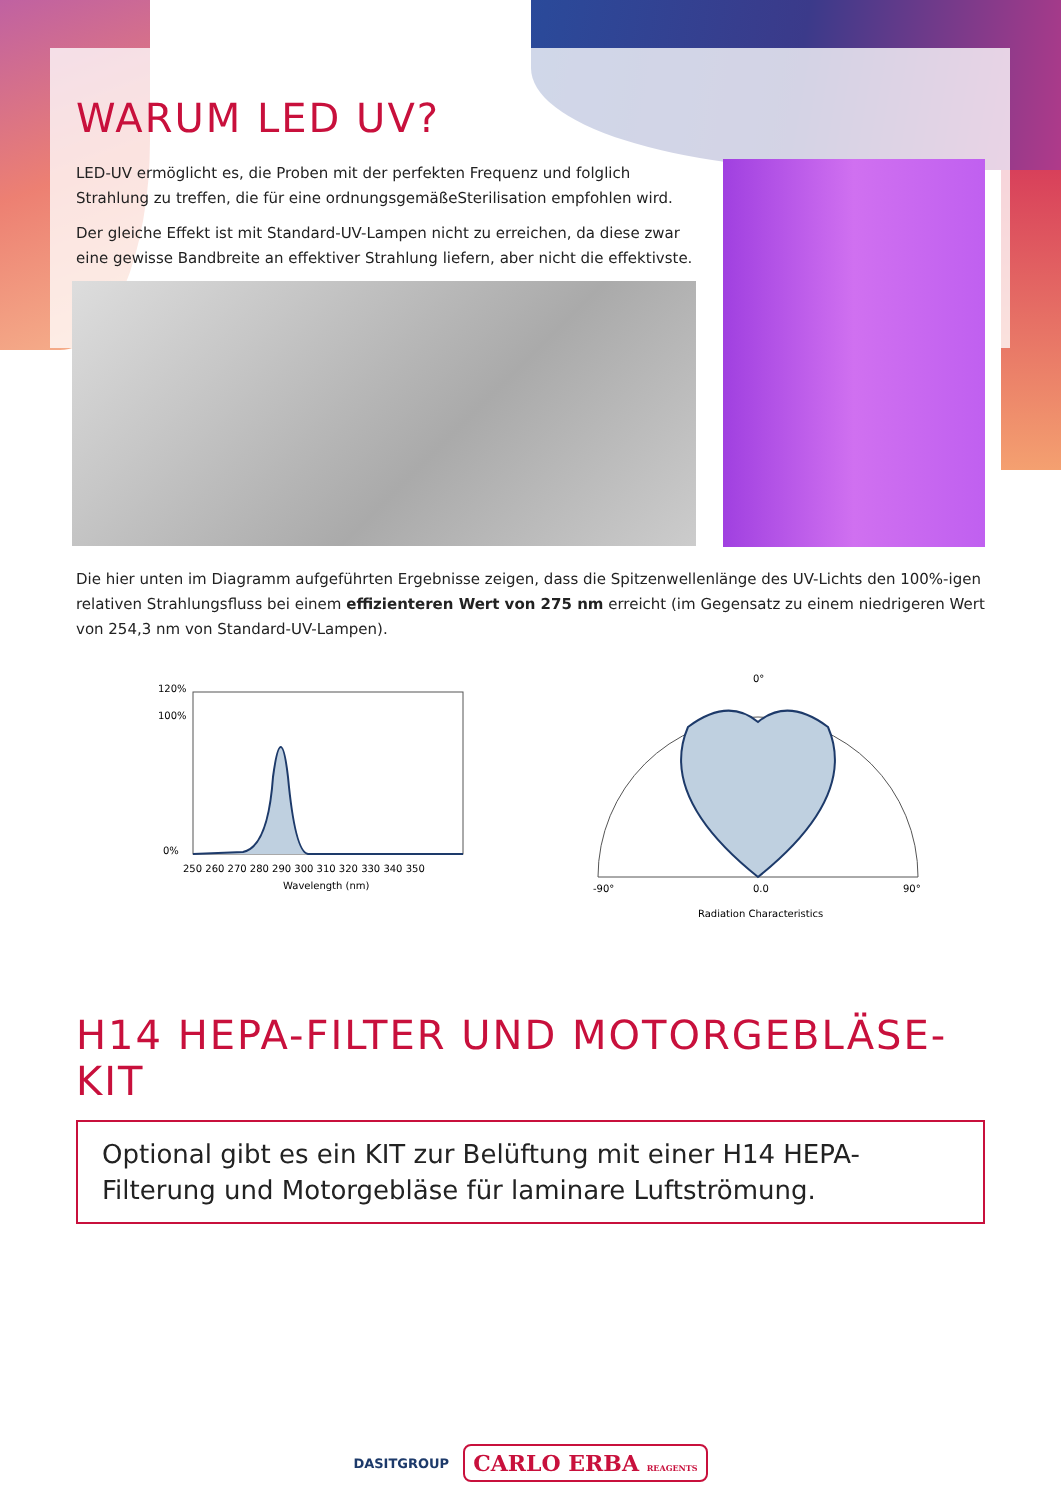WARUM LED UV?
LED-UV ermöglicht es, die Proben mit der perfekten Frequenz und folglich Strahlung zu treffen, die für eine ordnungsgemäßeSterilisation empfohlen wird.
Der gleiche Effekt ist mit Standard-UV-Lampen nicht zu erreichen, da diese zwar eine gewisse Bandbreite an effektiver Strahlung liefern, aber nicht die effektivste.
Die hier unten im Diagramm aufgeführten Ergebnisse zeigen, dass die Spitzenwellenlänge des UV-Lichts den 100%-igen relativen Strahlungsfluss bei einem effizienteren Wert von 275 nm erreicht (im Gegensatz zu einem niedrigeren Wert von 254,3 nm von Standard-UV-Lampen).
120%
100%
0%
250 260 270 280 290 300 310 320 330 340 350
Wavelength (nm)
0°
-90°
90°
0.0
Radiation Characteristics
H14 HEPA-FILTER UND MOTORGEBLÄSE-KIT
Optional gibt es ein KIT zur Belüftung mit einer H14 HEPA-Filterung und Motorgebläse für laminare Luftströmung.
DASITGROUP CARLO ERBA REAGENTS